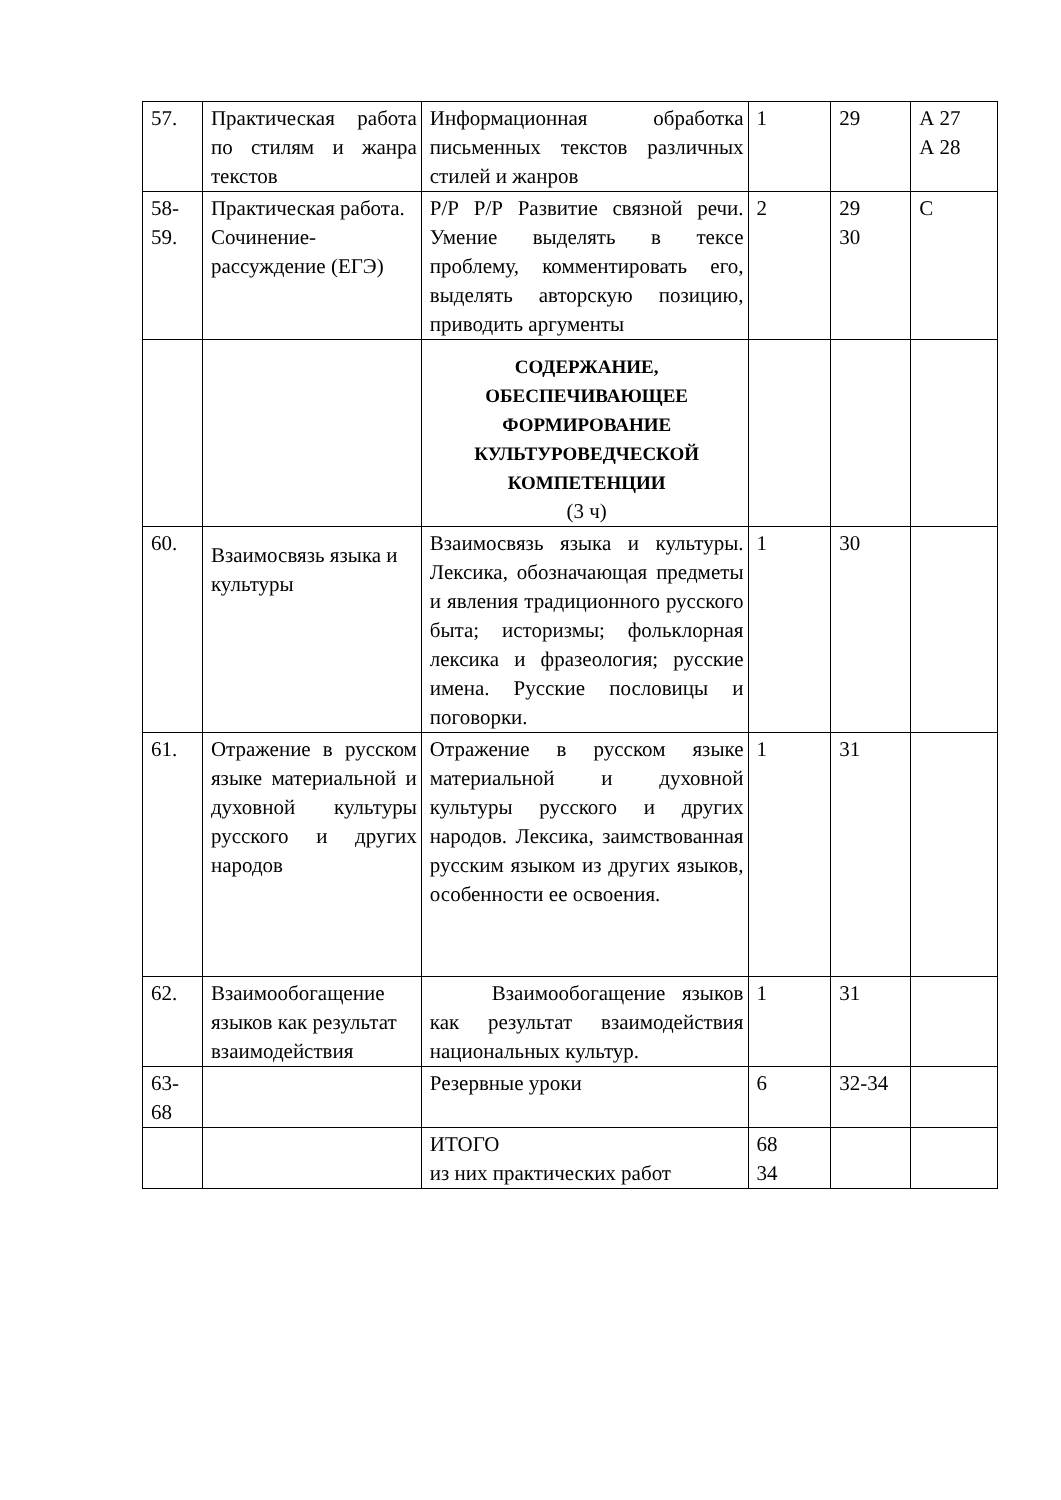| 57. | Практическая работа по стилям и жанра текстов | Информационная обработка письменных текстов различных стилей и жанров | 1 | 29 | А 27 А 28 |
| 58- 59. | Практическая работа. Сочинение-рассуждение (ЕГЭ) | Р/Р Р/Р Развитие связной речи. Умение выделять в тексе проблему, комментировать его, выделять авторскую позицию, приводить аргументы | 2 | 29 30 | С |
| | | СОДЕРЖАНИЕ, ОБЕСПЕЧИВАЮЩЕЕ ФОРМИРОВАНИЕ КУЛЬТУРОВЕДЧЕСКОЙ КОМПЕТЕНЦИИ (3 ч) | | | |
| 60. | Взаимосвязь языка и культуры | Взаимосвязь языка и культуры. Лексика, обозначающая предметы и явления традиционного русского быта; историзмы; фольклорная лексика и фразеология; русские имена. Русские пословицы и поговорки. | 1 | 30 | |
| 61. | Отражение в русском языке материальной и духовной культуры русского и других народов | Отражение в русском языке материальной и духовной культуры русского и других народов. Лексика, заимствованная русским языком из других языков, особенности ее освоения. | 1 | 31 | |
| 62. | Взаимообогащение языков как результат взаимодействия | Взаимообогащение языков как результат взаимодействия национальных культур. | 1 | 31 | |
| 63- 68 | | Резервные уроки | 6 | 32-34 | |
| | | ИТОГО из них практических работ | 68 34 | | |